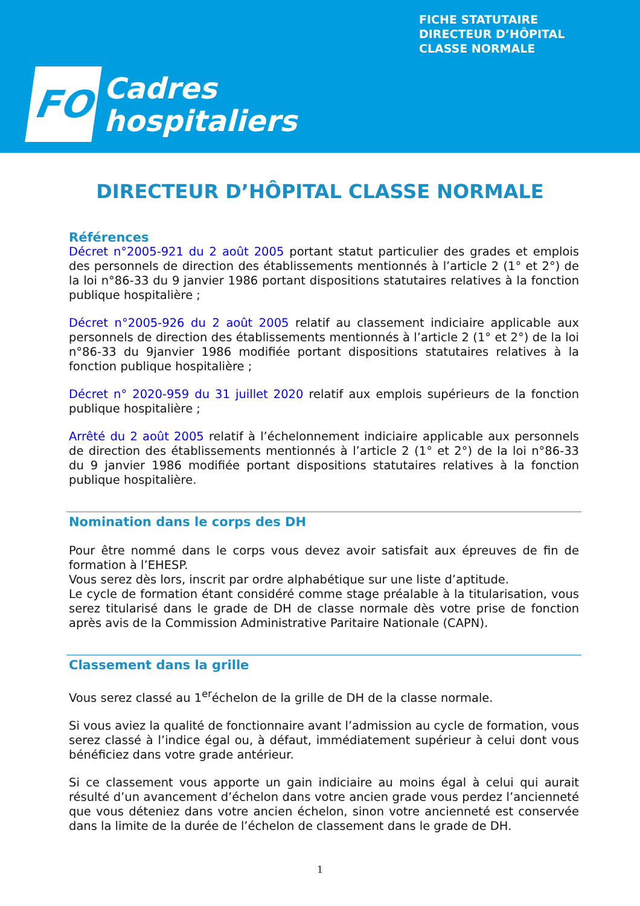FICHE STATUTAIRE
DIRECTEUR D’HÔPITAL
CLASSE NORMALE
FO
Cadres
hospitaliers
DIRECTEUR D’HÔPITAL CLASSE NORMALE
Références
Décret n°2005-921 du 2 août 2005 portant statut particulier des grades et emplois des personnels de direction des établissements mentionnés à l’article 2 (1° et 2°) de la loi n°86-33 du 9 janvier 1986 portant dispositions statutaires relatives à la fonction publique hospitalière ;
Décret n°2005-926 du 2 août 2005 relatif au classement indiciaire applicable aux personnels de direction des établissements mentionnés à l’article 2 (1° et 2°) de la loi n°86-33 du 9janvier 1986 modifiée portant dispositions statutaires relatives à la fonction publique hospitalière ;
Décret n° 2020-959 du 31 juillet 2020 relatif aux emplois supérieurs de la fonction publique hospitalière ;
Arrêté du 2 août 2005 relatif à l’échelonnement indiciaire applicable aux personnels de direction des établissements mentionnés à l’article 2 (1° et 2°) de la loi n°86-33 du 9 janvier 1986 modifiée portant dispositions statutaires relatives à la fonction publique hospitalière.
Nomination dans le corps des DH
Pour être nommé dans le corps vous devez avoir satisfait aux épreuves de fin de formation à l’EHESP.
Vous serez dès lors, inscrit par ordre alphabétique sur une liste d’aptitude.
Le cycle de formation étant considéré comme stage préalable à la titularisation, vous serez titularisé dans le grade de DH de classe normale dès votre prise de fonction après avis de la Commission Administrative Paritaire Nationale (CAPN).
Classement dans la grille
Vous serez classé au 1<sup>er</sup>échelon de la grille de DH de la classe normale.
Si vous aviez la qualité de fonctionnaire avant l’admission au cycle de formation, vous serez classé à l’indice égal ou, à défaut, immédiatement supérieur à celui dont vous bénéficiez dans votre grade antérieur.
Si ce classement vous apporte un gain indiciaire au moins égal à celui qui aurait résulté d’un avancement d’échelon dans votre ancien grade vous perdez l’ancienneté que vous déteniez dans votre ancien échelon, sinon votre ancienneté est conservée dans la limite de la durée de l’échelon de classement dans le grade de DH.
1